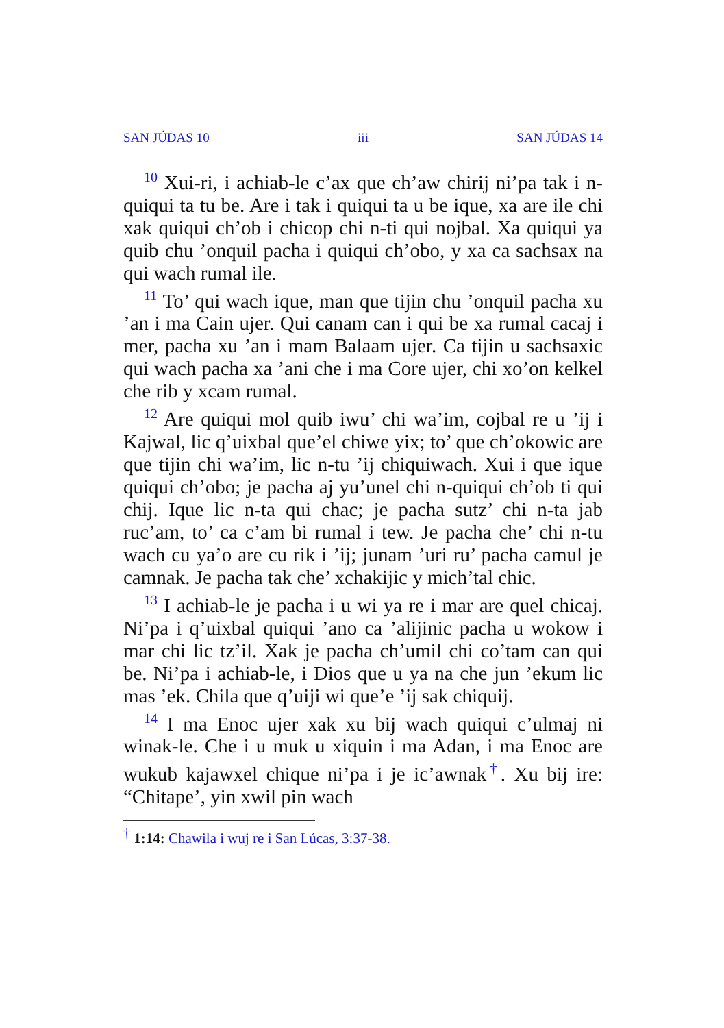SAN JÚDAS 10 iii SAN JÚDAS 14
<sup>10</sup> Xui-ri, i achiab-le c’ax que ch’aw chirij ni’pa tak i n-quiqui ta tu be. Are i tak i quiqui ta u be ique, xa are ile chi xak quiqui ch’ob i chicop chi n-ti qui nojbal. Xa quiqui ya quib chu ’onquil pacha i quiqui ch’obo, y xa ca sachsax na qui wach rumal ile.
<sup>11</sup> To’ qui wach ique, man que tijin chu ’onquil pacha xu ’an i ma Cain ujer. Qui canam can i qui be xa rumal cacaj i mer, pacha xu ’an i mam Balaam ujer. Ca tijin u sachsaxic qui wach pacha xa ’ani che i ma Core ujer, chi xo’on kelkel che rib y xcam rumal.
<sup>12</sup> Are quiqui mol quib iwu’ chi wa’im, cojbal re u ’ij i Kajwal, lic q’uixbal que’el chiwe yix; to’ que ch’okowic are que tijin chi wa’im, lic n-tu ’ij chiquiwach. Xui i que ique quiqui ch’obo; je pacha aj yu’unel chi n-quiqui ch’ob ti qui chij. Ique lic n-ta qui chac; je pacha sutz’ chi n-ta jab ruc’am, to’ ca c’am bi rumal i tew. Je pacha che’ chi n-tu wach cu ya’o are cu rik i ’ij; junam ’uri ru’ pacha camul je camnak. Je pacha tak che’ xchakijic y mich’tal chic.
<sup>13</sup> I achiab-le je pacha i u wi ya re i mar are quel chicaj. Ni’pa i q’uixbal quiqui ’ano ca ’alijinic pacha u wokow i mar chi lic tz’il. Xak je pacha ch’umil chi co’tam can qui be. Ni’pa i achiab-le, i Dios que u ya na che jun ’ekum lic mas ’ek. Chila que q’uiji wi que’e ’ij sak chiquij.
<sup>14</sup> I ma Enoc ujer xak xu bij wach quiqui c’ulmaj ni winak-le. Che i u muk u xiquin i ma Adan, i ma Enoc are wukub kajawxel chique ni’pa i je ic’awnak<sup>†</sup>. Xu bij ire: “Chitape’, yin xwil pin wach
<sup>†</sup> 1:14: Chawila i wuj re i San Lúcas, 3:37-38.